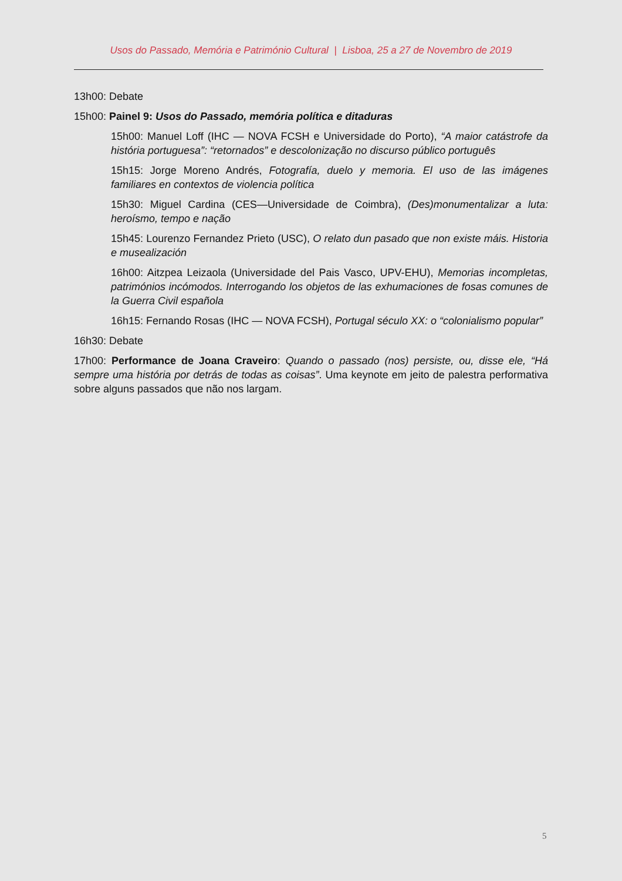Usos do Passado, Memória e Património Cultural | Lisboa, 25 a 27 de Novembro de 2019
13h00: Debate
15h00: Painel 9: Usos do Passado, memória política e ditaduras
15h00: Manuel Loff (IHC — NOVA FCSH e Universidade do Porto), “A maior catástrofe da história portuguesa”: “retornados” e descolonização no discurso público português
15h15: Jorge Moreno Andrés, Fotografía, duelo y memoria. El uso de las imágenes familiares en contextos de violencia política
15h30: Miguel Cardina (CES—Universidade de Coimbra), (Des)monumentalizar a luta: heroísmo, tempo e nação
15h45: Lourenzo Fernandez Prieto (USC), O relato dun pasado que non existe máis. Historia e musealización
16h00: Aitzpea Leizaola (Universidade del Pais Vasco, UPV-EHU), Memorias incompletas, patrimónios incómodos. Interrogando los objetos de las exhumaciones de fosas comunes de la Guerra Civil española
16h15: Fernando Rosas (IHC — NOVA FCSH), Portugal século XX: o “colonialismo popular”
16h30: Debate
17h00: Performance de Joana Craveiro: Quando o passado (nos) persiste, ou, disse ele, “Há sempre uma história por detrás de todas as coisas”. Uma keynote em jeito de palestra performativa sobre alguns passados que não nos largam.
5